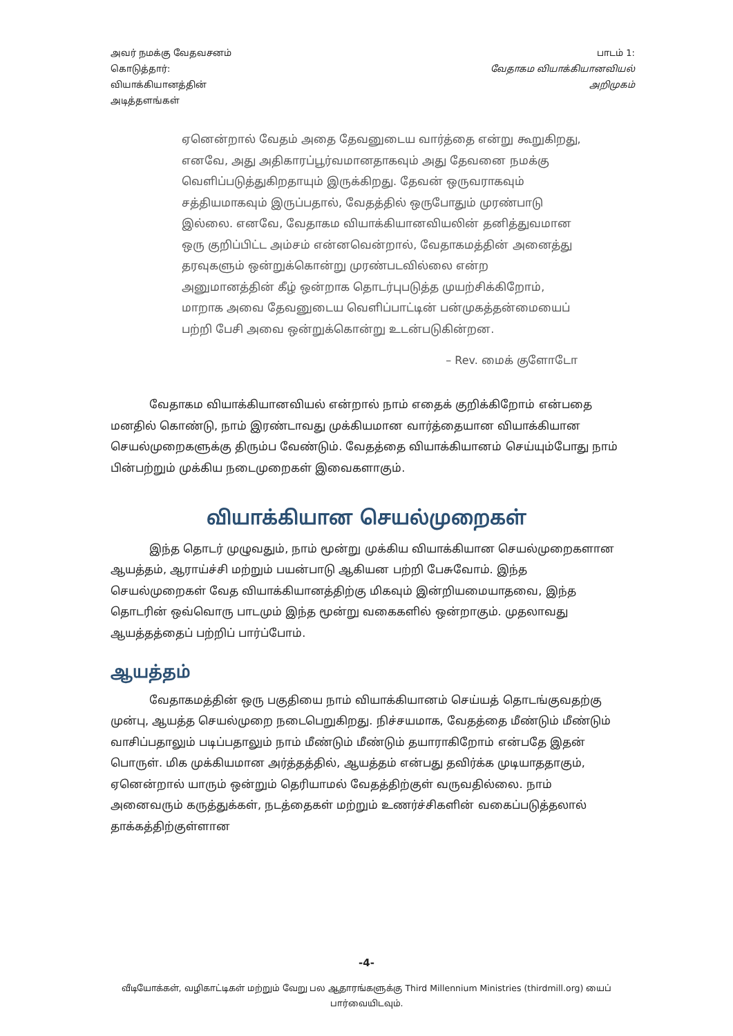அவர் நமக்கு வேதவசனம்
கொடுத்தார்:
வியாக்கியானத்தின்
அடித்தளங்கள்
பாடம் 1:
வேதாகம வியாக்கியானவியல்
அறிமுகம்
ஏனென்றால் வேதம் அதை தேவனுடைய வார்த்தை என்று கூறுகிறது, எனவே, அது அதிகாரப்பூர்வமானதாகவும் அது தேவனை நமக்கு வெளிப்படுத்துகிறதாயும் இருக்கிறது. தேவன் ஒருவராகவும் சத்தியமாகவும் இருப்பதால், வேதத்தில் ஒருபோதும் முரண்பாடு இல்லை. எனவே, வேதாகம வியாக்கியானவியலின் தனித்துவமான ஒரு குறிப்பிட்ட அம்சம் என்னவென்றால், வேதாகமத்தின் அனைத்து தரவுகளும் ஒன்றுக்கொன்று முரண்படவில்லை என்ற அனுமானத்தின் கீழ் ஒன்றாக தொடர்புபடுத்த முயற்சிக்கிறோம், மாறாக அவை தேவனுடைய வெளிப்பாட்டின் பன்முகத்தன்மையைப் பற்றி பேசி அவை ஒன்றுக்கொன்று உடன்படுகின்றன.
– Rev. மைக் குளோடோ
வேதாகம வியாக்கியானவியல் என்றால் நாம் எதைக் குறிக்கிறோம் என்பதை மனதில் கொண்டு, நாம் இரண்டாவது முக்கியமான வார்த்தையான வியாக்கியான செயல்முறைகளுக்கு திரும்ப வேண்டும். வேதத்தை வியாக்கியானம் செய்யும்போது நாம் பின்பற்றும் முக்கிய நடைமுறைகள் இவைகளாகும்.
வியாக்கியான செயல்முறைகள்
இந்த தொடர் முழுவதும், நாம் மூன்று முக்கிய வியாக்கியான செயல்முறைகளான ஆயத்தம், ஆராய்ச்சி மற்றும் பயன்பாடு ஆகியன பற்றி பேசுவோம். இந்த செயல்முறைகள் வேத வியாக்கியானத்திற்கு மிகவும் இன்றியமையாதவை, இந்த தொடரின் ஒவ்வொரு பாடமும் இந்த மூன்று வகைகளில் ஒன்றாகும். முதலாவது ஆயத்தத்தைப் பற்றிப் பார்ப்போம்.
ஆயத்தம்
வேதாகமத்தின் ஒரு பகுதியை நாம் வியாக்கியானம் செய்யத் தொடங்குவதற்கு முன்பு, ஆயத்த செயல்முறை நடைபெறுகிறது. நிச்சயமாக, வேதத்தை மீண்டும் மீண்டும் வாசிப்பதாலும் படிப்பதாலும் நாம் மீண்டும் மீண்டும் தயாராகிறோம் என்பதே இதன் பொருள். மிக முக்கியமான அர்த்தத்தில், ஆயத்தம் என்பது தவிர்க்க முடியாததாகும், ஏனென்றால் யாரும் ஒன்றும் தெரியாமல் வேதத்திற்குள் வருவதில்லை. நாம் அனைவரும் கருத்துக்கள், நடத்தைகள் மற்றும் உணர்ச்சிகளின் வகைப்படுத்தலால் தாக்கத்திற்குள்ளான
-4-
வீடியோக்கள், வழிகாட்டிகள் மற்றும் வேறு பல ஆதாரங்களுக்கு Third Millennium Ministries (thirdmill.org) யைப் பார்வையிடவும்.